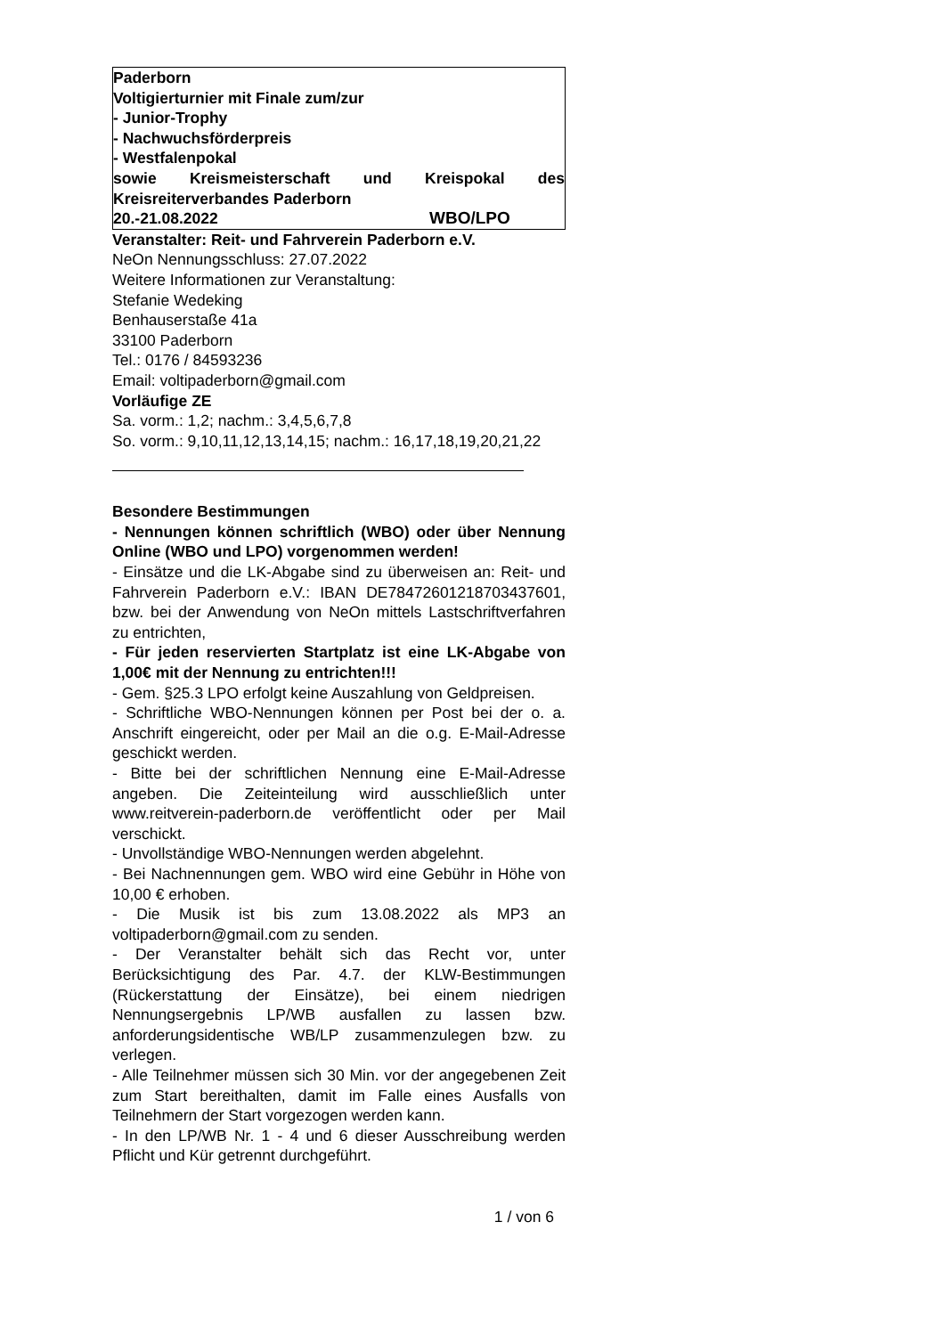Paderborn
Voltigierturnier mit Finale zum/zur
- Junior-Trophy
- Nachwuchsförderpreis
- Westfalenpokal
sowie Kreismeisterschaft und Kreispokal des Kreisreiterverbandes Paderborn
20.-21.08.2022 WBO/LPO
Veranstalter: Reit- und Fahrverein Paderborn e.V.
NeOn Nennungsschluss: 27.07.2022
Weitere Informationen zur Veranstaltung:
Stefanie Wedeking
Benhauserstaße 41a
33100 Paderborn
Tel.: 0176 / 84593236
Email: voltipaderborn@gmail.com
Vorläufige ZE
Sa. vorm.: 1,2; nachm.: 3,4,5,6,7,8
So. vorm.: 9,10,11,12,13,14,15; nachm.: 16,17,18,19,20,21,22
Besondere Bestimmungen
- Nennungen können schriftlich (WBO) oder über Nennung Online (WBO und LPO) vorgenommen werden!
- Einsätze und die LK-Abgabe sind zu überweisen an: Reit- und Fahrverein Paderborn e.V.: IBAN DE78472601218703437601, bzw. bei der Anwendung von NeOn mittels Lastschriftverfahren zu entrichten,
- Für jeden reservierten Startplatz ist eine LK-Abgabe von 1,00€ mit der Nennung zu entrichten!!!
- Gem. §25.3 LPO erfolgt keine Auszahlung von Geldpreisen.
- Schriftliche WBO-Nennungen können per Post bei der o. a. Anschrift eingereicht, oder per Mail an die o.g. E-Mail-Adresse geschickt werden.
- Bitte bei der schriftlichen Nennung eine E-Mail-Adresse angeben. Die Zeiteinteilung wird ausschließlich unter www.reitverein-paderborn.de veröffentlicht oder per Mail verschickt.
- Unvollständige WBO-Nennungen werden abgelehnt.
- Bei Nachnennungen gem. WBO wird eine Gebühr in Höhe von 10,00 € erhoben.
- Die Musik ist bis zum 13.08.2022 als MP3 an voltipaderborn@gmail.com zu senden.
- Der Veranstalter behält sich das Recht vor, unter Berücksichtigung des Par. 4.7. der KLW-Bestimmungen (Rückerstattung der Einsätze), bei einem niedrigen Nennungsergebnis LP/WB ausfallen zu lassen bzw. anforderungsidentische WB/LP zusammenzulegen bzw. zu verlegen.
- Alle Teilnehmer müssen sich 30 Min. vor der angegebenen Zeit zum Start bereithalten, damit im Falle eines Ausfalls von Teilnehmern der Start vorgezogen werden kann.
- In den LP/WB Nr. 1 - 4 und 6 dieser Ausschreibung werden Pflicht und Kür getrennt durchgeführt.
1 / von 6